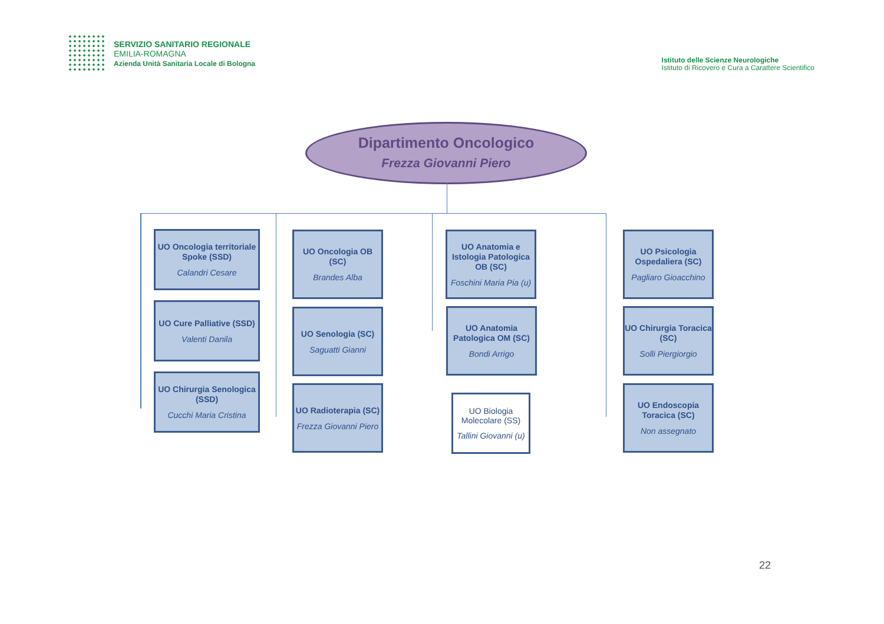SERVIZIO SANITARIO REGIONALE
EMILIA-ROMAGNA
Azienda Unità Sanitaria Locale di Bologna
Istituto delle Scienze Neurologiche
Istituto di Ricovero e Cura a Carattere Scientifico
Dipartimento Oncologico
Frezza Giovanni Piero
UO Oncologia territoriale Spoke (SSD)
Calandri Cesare
UO Cure Palliative (SSD)
Valenti Danila
UO Chirurgia Senologica (SSD)
Cucchi Maria Cristina
UO Oncologia OB (SC)
Brandes Alba
UO Senologia (SC)
Saguatti Gianni
UO Radioterapia (SC)
Frezza Giovanni Piero
UO Anatomia e Istologia Patologica OB (SC)
Foschini Maria Pia (u)
UO Anatomia Patologica OM (SC)
Bondi Arrigo
UO Biologia Molecolare (SS)
Tallini Giovanni (u)
UO Psicologia Ospedaliera (SC)
Pagliaro Gioacchino
UO Chirurgia Toracica (SC)
Solli Piergiorgio
UO Endoscopia Toracica (SC)
Non assegnato
22